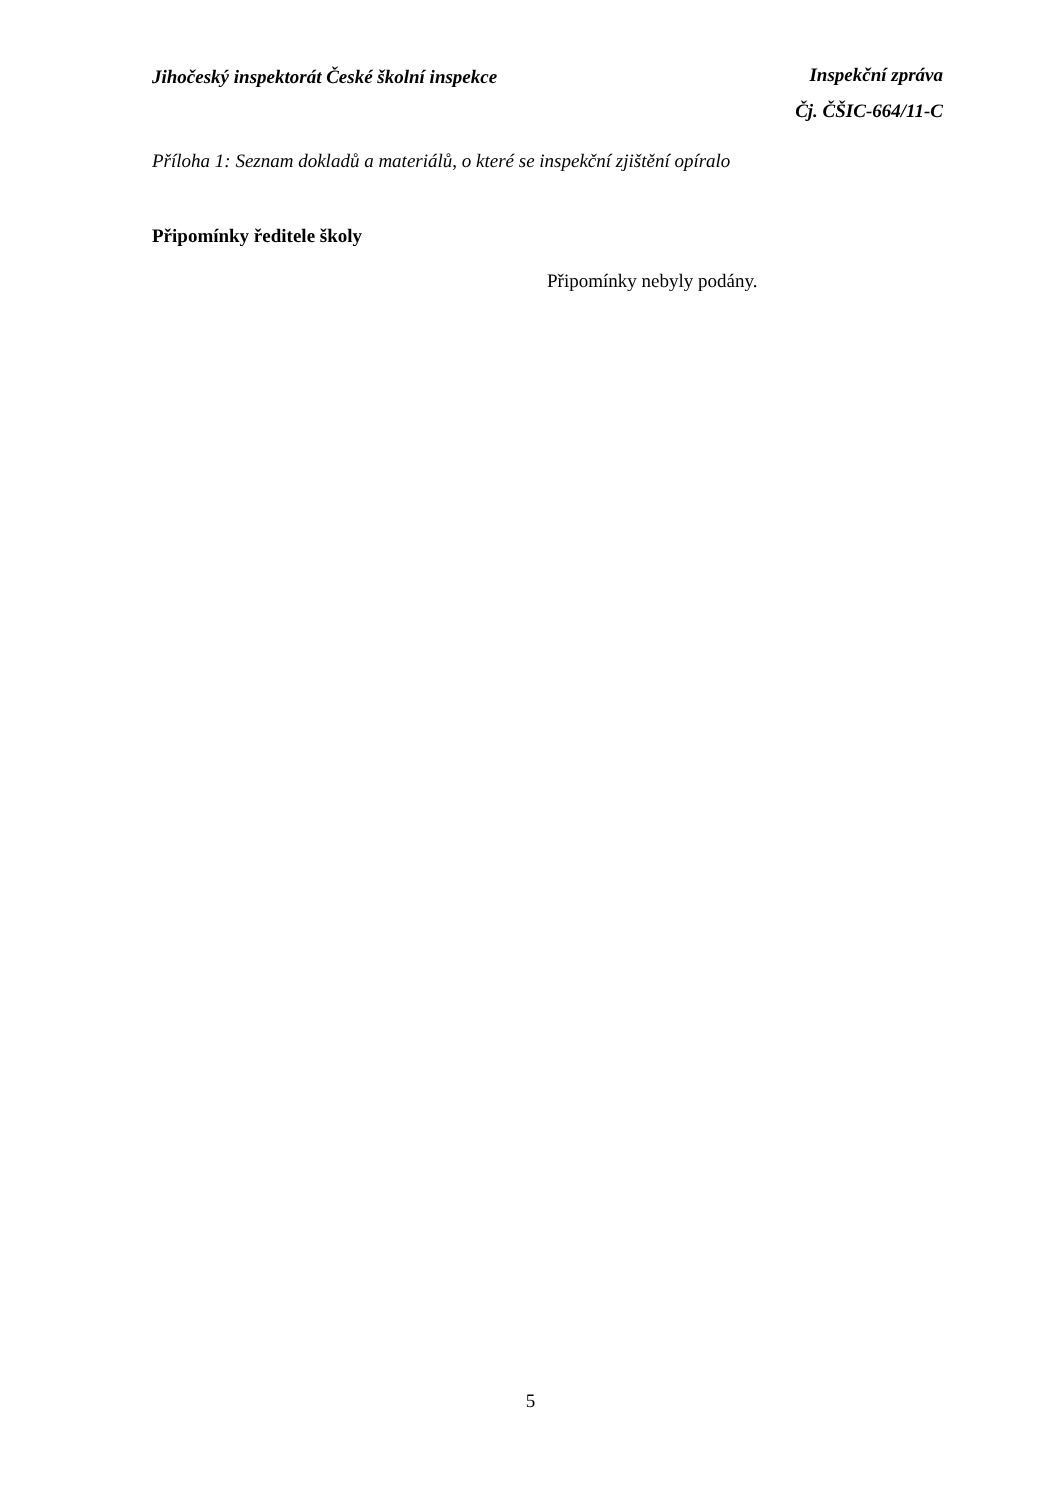Jihočeský inspektorát České školní inspekce
Inspekční zpráva
Čj. ČŠIC-664/11-C
Příloha 1: Seznam dokladů a materiálů, o které se inspekční zjištění opíralo
Připomínky ředitele školy
Připomínky nebyly podány.
5